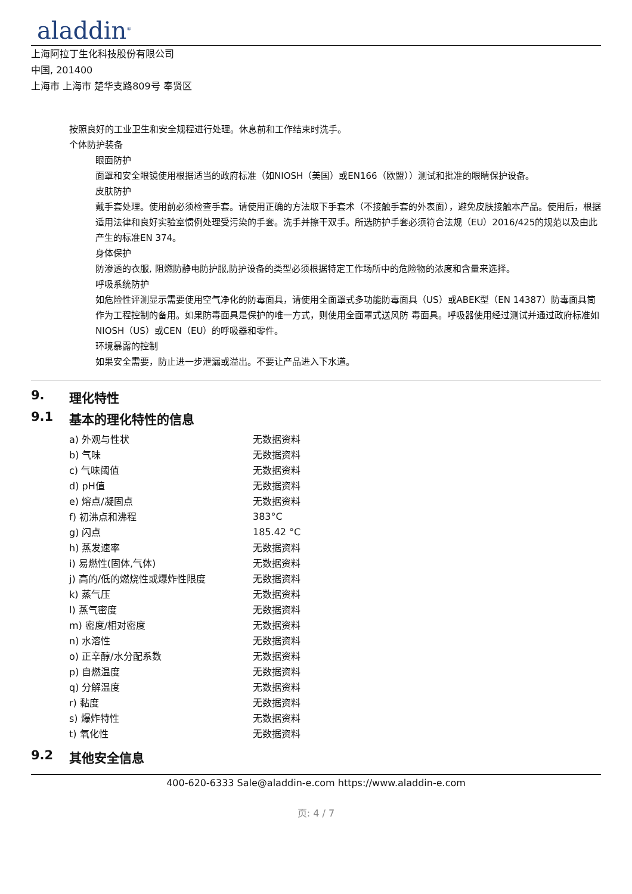aladdin<sup>®</sup>
上海阿拉丁生化科技股份有限公司
中国, 201400
上海市 上海市 楚华支路809号 奉贤区
按照良好的工业卫生和安全规程进行处理。休息前和工作结束时洗手。
个体防护装备
眼面防护
面罩和安全眼镜使用根据适当的政府标准（如NIOSH（美国）或EN166（欧盟））测试和批准的眼睛保护设备。
皮肤防护
戴手套处理。使用前必须检查手套。请使用正确的方法取下手套术（不接触手套的外表面），避免皮肤接触本产品。使用后，根据适用法律和良好实验室惯例处理受污染的手套。洗手并擦干双手。所选防护手套必须符合法规（EU）2016/425的规范以及由此产生的标准EN 374。
身体保护
防渗透的衣服, 阻燃防静电防护服,防护设备的类型必须根据特定工作场所中的危险物的浓度和含量来选择。
呼吸系统防护
如危险性评测显示需要使用空气净化的防毒面具，请使用全面罩式多功能防毒面具（US）或ABEK型（EN 14387）防毒面具筒作为工程控制的备用。如果防毒面具是保护的唯一方式，则使用全面罩式送风防 毒面具。呼吸器使用经过测试并通过政府标准如NIOSH（US）或CEN（EU）的呼吸器和零件。
环境暴露的控制
如果安全需要，防止进一步泄漏或溢出。不要让产品进入下水道。
9. 理化特性
9.1 基本的理化特性的信息
| a) 外观与性状 | 无数据资料 |
| b) 气味 | 无数据资料 |
| c) 气味阈值 | 无数据资料 |
| d) pH值 | 无数据资料 |
| e) 熔点/凝固点 | 无数据资料 |
| f) 初沸点和沸程 | 383°C |
| g) 闪点 | 185.42 °C |
| h) 蒸发速率 | 无数据资料 |
| i) 易燃性(固体,气体) | 无数据资料 |
| j) 高的/低的燃烧性或爆炸性限度 | 无数据资料 |
| k) 蒸气压 | 无数据资料 |
| l) 蒸气密度 | 无数据资料 |
| m) 密度/相对密度 | 无数据资料 |
| n) 水溶性 | 无数据资料 |
| o) 正辛醇/水分配系数 | 无数据资料 |
| p) 自燃温度 | 无数据资料 |
| q) 分解温度 | 无数据资料 |
| r) 黏度 | 无数据资料 |
| s) 爆炸特性 | 无数据资料 |
| t) 氧化性 | 无数据资料 |
9.2 其他安全信息
400-620-6333 Sale@aladdin-e.com https://www.aladdin-e.com
页: 4 / 7